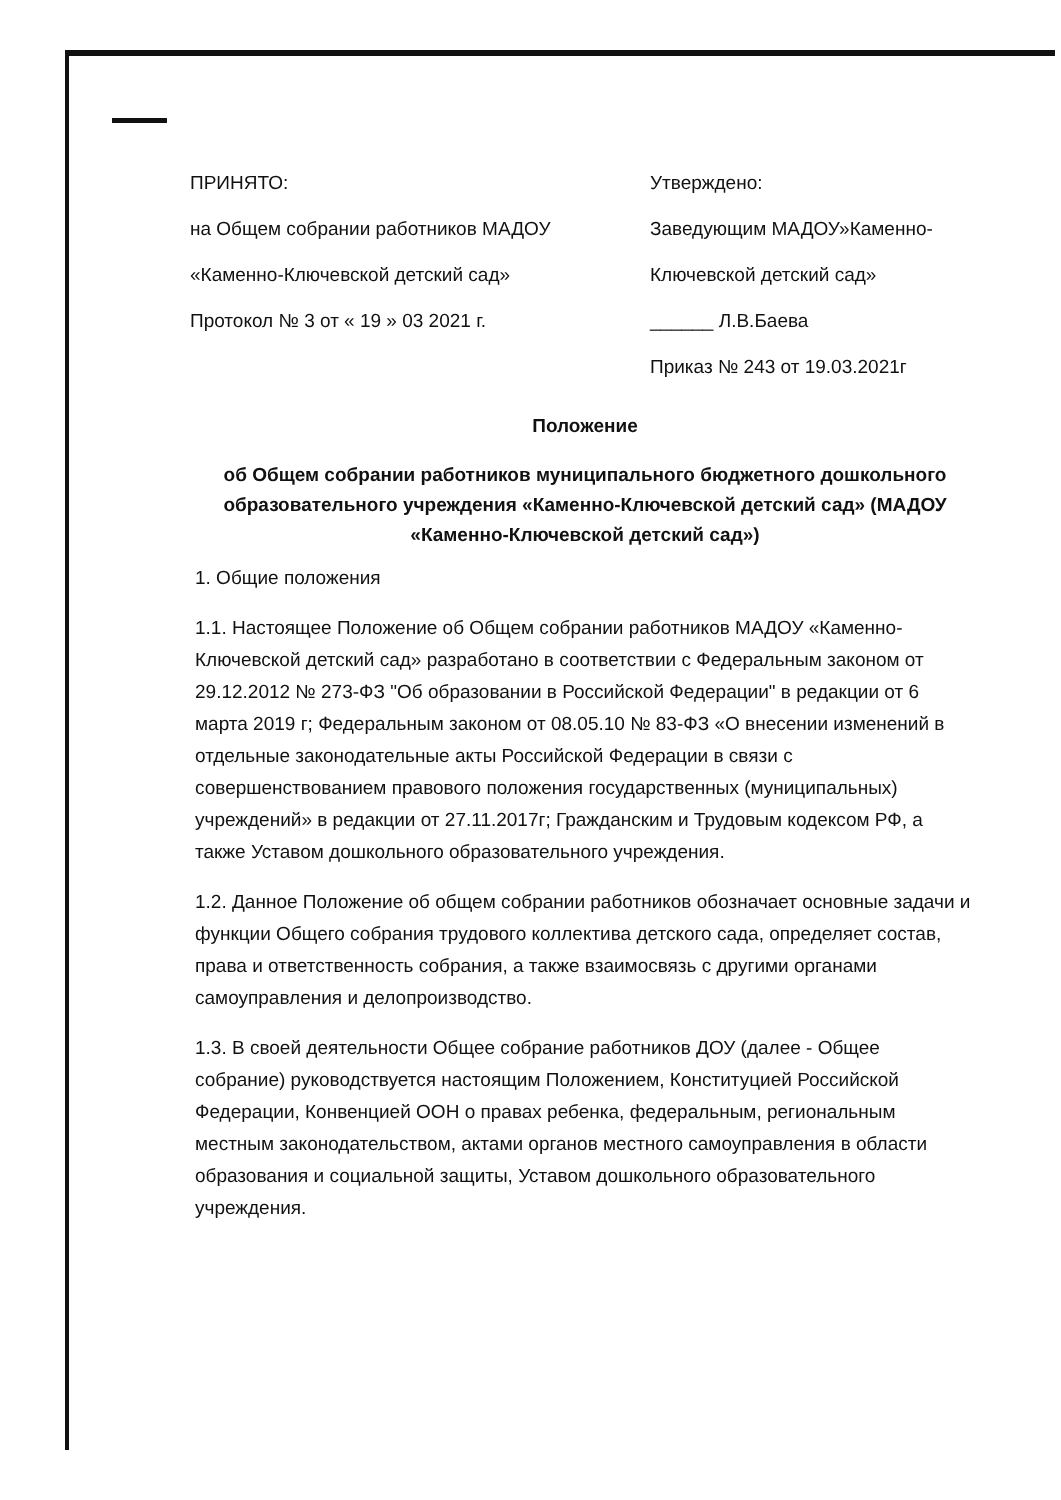ПРИНЯТО:
на Общем собрании работников МАДОУ
«Каменно-Ключевской детский сад»
Протокол № 3 от « 19 » 03 2021 г.
Утверждено:
Заведующим МАДОУ»Каменно-
Ключевской детский сад»
______ Л.В.Баева
Приказ № 243 от 19.03.2021г
Положение
об Общем собрании работников муниципального бюджетного дошкольного образовательного учреждения «Каменно-Ключевской детский сад» (МАДОУ «Каменно-Ключевской детский сад»)
1. Общие положения
1.1. Настоящее Положение об Общем собрании работников МАДОУ «Каменно-Ключевской детский сад» разработано в соответствии с Федеральным законом от 29.12.2012 № 273-ФЗ "Об образовании в Российской Федерации" в редакции от 6 марта 2019 г; Федеральным законом от 08.05.10 № 83-ФЗ «О внесении изменений в отдельные законодательные акты Российской Федерации в связи с совершенствованием правового положения государственных (муниципальных) учреждений» в редакции от 27.11.2017г; Гражданским и Трудовым кодексом РФ, а также Уставом дошкольного образовательного учреждения.
1.2. Данное Положение об общем собрании работников обозначает основные задачи и функции Общего собрания трудового коллектива детского сада, определяет состав, права и ответственность собрания, а также взаимосвязь с другими органами самоуправления и делопроизводство.
1.3. В своей деятельности Общее собрание работников ДОУ (далее - Общее собрание) руководствуется настоящим Положением, Конституцией Российской Федерации, Конвенцией ООН о правах ребенка, федеральным, региональным местным законодательством, актами органов местного самоуправления в области образования и социальной защиты, Уставом дошкольного образовательного учреждения.